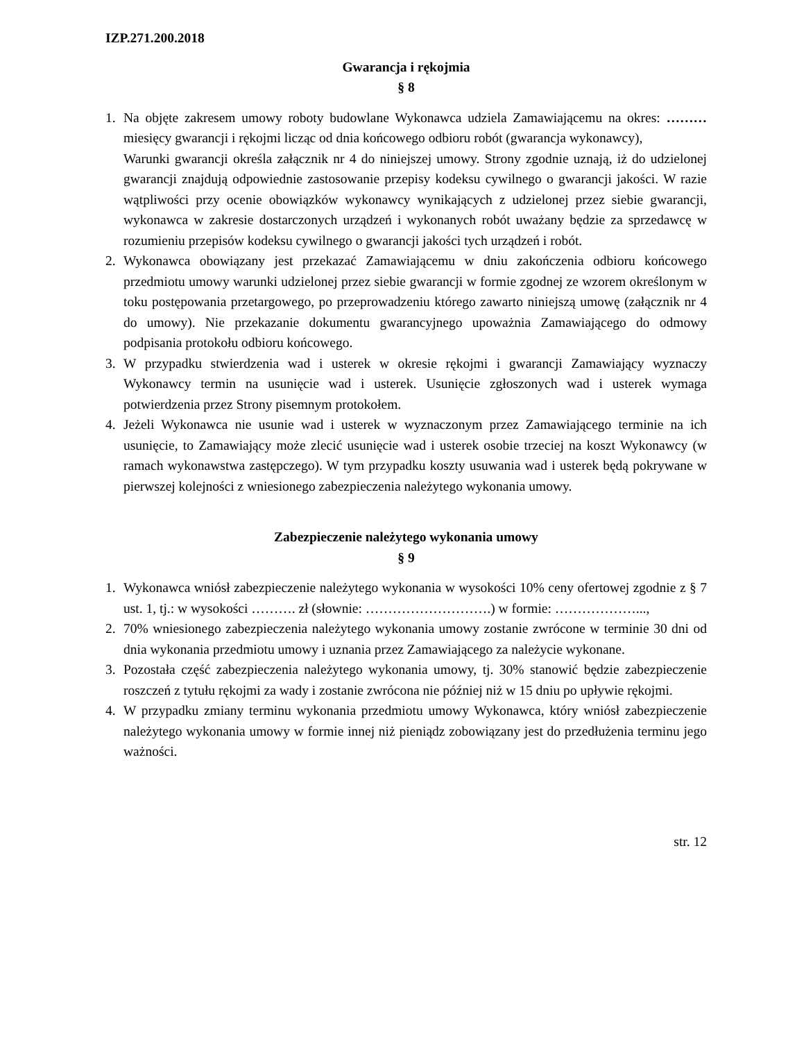IZP.271.200.2018
Gwarancja i rękojmia
§ 8
1. Na objęte zakresem umowy roboty budowlane Wykonawca udziela Zamawiającemu na okres: ……… miesięcy gwarancji i rękojmi licząc od dnia końcowego odbioru robót (gwarancja wykonawcy),
Warunki gwarancji określa załącznik nr 4 do niniejszej umowy. Strony zgodnie uznają, iż do udzielonej gwarancji znajdują odpowiednie zastosowanie przepisy kodeksu cywilnego o gwarancji jakości. W razie wątpliwości przy ocenie obowiązków wykonawcy wynikających z udzielonej przez siebie gwarancji, wykonawca w zakresie dostarczonych urządzeń i wykonanych robót uważany będzie za sprzedawcę w rozumieniu przepisów kodeksu cywilnego o gwarancji jakości tych urządzeń i robót.
2. Wykonawca obowiązany jest przekazać Zamawiającemu w dniu zakończenia odbioru końcowego przedmiotu umowy warunki udzielonej przez siebie gwarancji w formie zgodnej ze wzorem określonym w toku postępowania przetargowego, po przeprowadzeniu którego zawarto niniejszą umowę (załącznik nr 4 do umowy). Nie przekazanie dokumentu gwarancyjnego upoważnia Zamawiającego do odmowy podpisania protokołu odbioru końcowego.
3. W przypadku stwierdzenia wad i usterek w okresie rękojmi i gwarancji Zamawiający wyznaczy Wykonawcy termin na usunięcie wad i usterek. Usunięcie zgłoszonych wad i usterek wymaga potwierdzenia przez Strony pisemnym protokołem.
4. Jeżeli Wykonawca nie usunie wad i usterek w wyznaczonym przez Zamawiającego terminie na ich usunięcie, to Zamawiający może zlecić usunięcie wad i usterek osobie trzeciej na koszt Wykonawcy (w ramach wykonawstwa zastępczego). W tym przypadku koszty usuwania wad i usterek będą pokrywane w pierwszej kolejności z wniesionego zabezpieczenia należytego wykonania umowy.
Zabezpieczenie należytego wykonania umowy
§ 9
1. Wykonawca wniósł zabezpieczenie należytego wykonania w wysokości 10% ceny ofertowej zgodnie z § 7 ust. 1, tj.: w wysokości ………. zł (słownie: ……………………….) w formie: ………………...,
2. 70% wniesionego zabezpieczenia należytego wykonania umowy zostanie zwrócone w terminie 30 dni od dnia wykonania przedmiotu umowy i uznania przez Zamawiającego za należycie wykonane.
3. Pozostała część zabezpieczenia należytego wykonania umowy, tj. 30% stanowić będzie zabezpieczenie roszczeń z tytułu rękojmi za wady i zostanie zwrócona nie później niż w 15 dniu po upływie rękojmi.
4. W przypadku zmiany terminu wykonania przedmiotu umowy Wykonawca, który wniósł zabezpieczenie należytego wykonania umowy w formie innej niż pieniądz zobowiązany jest do przedłużenia terminu jego ważności.
str. 12